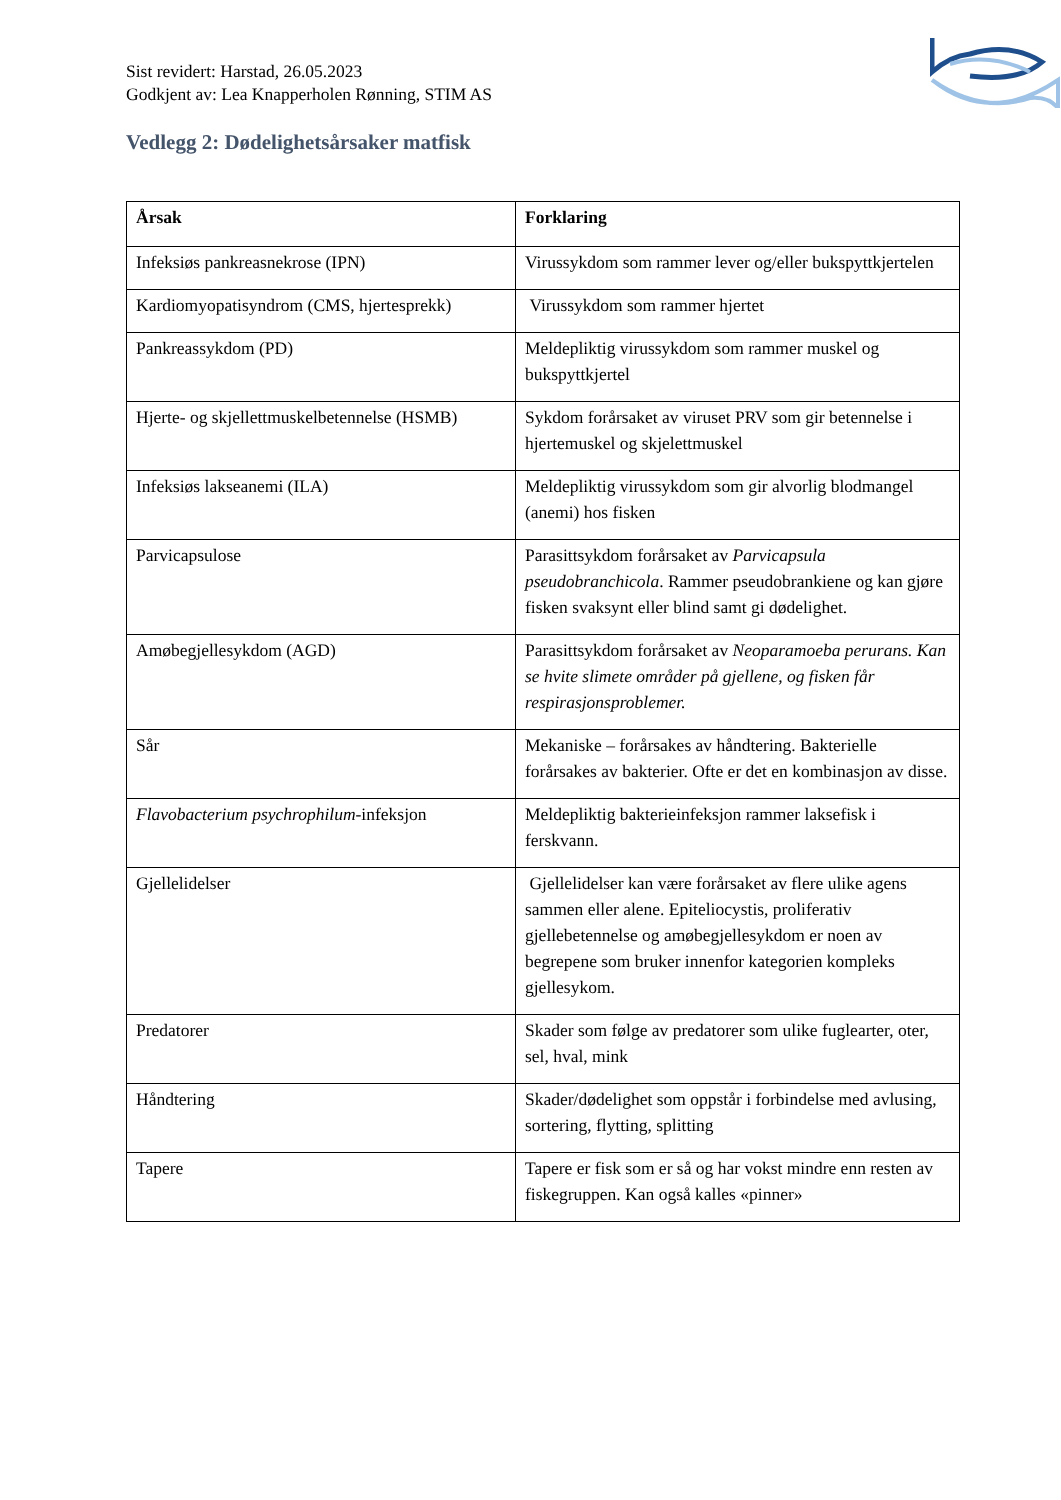Sist revidert: Harstad, 26.05.2023
Godkjent av: Lea Knapperholen Rønning, STIM AS
Vedlegg 2: Dødelighetsårsaker matfisk
| Årsak | Forklaring |
| --- | --- |
| Infeksiøs pankreasnekrose (IPN) | Virussykdom som rammer lever og/eller bukspyttkjertelen |
| Kardiomyopatisyndrom (CMS, hjertesprekk) | Virussykdom som rammer hjertet |
| Pankreassykdom (PD) | Meldepliktig virussykdom som rammer muskel og bukspyttkjertel |
| Hjerte- og skjellettmuskelbetennelse (HSMB) | Sykdom forårsaket av viruset PRV som gir betennelse i hjertemuskel og skjelettmuskel |
| Infeksiøs lakseanemi (ILA) | Meldepliktig virussykdom som gir alvorlig blodmangel (anemi) hos fisken |
| Parvicapsulose | Parasittsykdom forårsaket av Parvicapsula pseudobranchicola . Rammer pseudobrankiene og kan gjøre fisken svaksynt eller blind samt gi dødelighet. |
| Amøbegjellesykdom (AGD) | Parasittsykdom forårsaket av Neoparamoeba perurans. Kan se hvite slimete områder på gjellene, og fisken får respirasjonsproblemer. |
| Sår | Mekaniske – forårsakes av håndtering. Bakterielle forårsakes av bakterier. Ofte er det en kombinasjon av disse. |
| Flavobacterium psychrophilum -infeksjon | Meldepliktig bakterieinfeksjon rammer laksefisk i ferskvann. |
| Gjellelidelser | Gjellelidelser kan være forårsaket av flere ulike agens sammen eller alene. Epiteliocystis, proliferativ gjellebetennelse og amøbegjellesykdom er noen av begrepene som bruker innenfor kategorien kompleks gjellesykom. |
| Predatorer | Skader som følge av predatorer som ulike fuglearter, oter, sel, hval, mink |
| Håndtering | Skader/dødelighet som oppstår i forbindelse med avlusing, sortering, flytting, splitting |
| Tapere | Tapere er fisk som er så og har vokst mindre enn resten av fiskegruppen. Kan også kalles «pinner» |